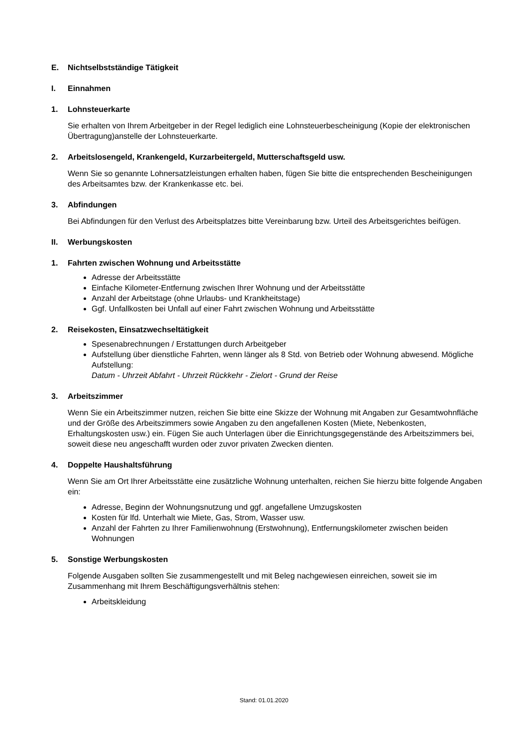E. Nichtselbstständige Tätigkeit
I. Einnahmen
1. Lohnsteuerkarte
Sie erhalten von Ihrem Arbeitgeber in der Regel lediglich eine Lohnsteuerbescheinigung (Kopie der elektronischen Übertragung)anstelle der Lohnsteuerkarte.
2. Arbeitslosengeld, Krankengeld, Kurzarbeitergeld, Mutterschaftsgeld usw.
Wenn Sie so genannte Lohnersatzleistungen erhalten haben, fügen Sie bitte die entsprechenden Bescheinigungen des Arbeitsamtes bzw. der Krankenkasse etc. bei.
3. Abfindungen
Bei Abfindungen für den Verlust des Arbeitsplatzes bitte Vereinbarung bzw. Urteil des Arbeitsgerichtes beifügen.
II. Werbungskosten
1. Fahrten zwischen Wohnung und Arbeitsstätte
Adresse der Arbeitsstätte
Einfache Kilometer-Entfernung zwischen Ihrer Wohnung und der Arbeitsstätte
Anzahl der Arbeitstage (ohne Urlaubs- und Krankheitstage)
Ggf. Unfallkosten bei Unfall auf einer Fahrt zwischen Wohnung und Arbeitsstätte
2. Reisekosten, Einsatzwechseltätigkeit
Spesenabrechnungen / Erstattungen durch Arbeitgeber
Aufstellung über dienstliche Fahrten, wenn länger als 8 Std. von Betrieb oder Wohnung abwesend. Mögliche Aufstellung:
Datum - Uhrzeit Abfahrt - Uhrzeit Rückkehr - Zielort - Grund der Reise
3. Arbeitszimmer
Wenn Sie ein Arbeitszimmer nutzen, reichen Sie bitte eine Skizze der Wohnung mit Angaben zur Gesamtwohnfläche und der Größe des Arbeitszimmers sowie Angaben zu den angefallenen Kosten (Miete, Nebenkosten, Erhaltungskosten usw.) ein. Fügen Sie auch Unterlagen über die Einrichtungsgegenstände des Arbeitszimmers bei, soweit diese neu angeschafft wurden oder zuvor privaten Zwecken dienten.
4. Doppelte Haushaltsführung
Wenn Sie am Ort Ihrer Arbeitsstätte eine zusätzliche Wohnung unterhalten, reichen Sie hierzu bitte folgende Angaben ein:
Adresse, Beginn der Wohnungsnutzung und ggf. angefallene Umzugskosten
Kosten für lfd. Unterhalt wie Miete, Gas, Strom, Wasser usw.
Anzahl der Fahrten zu Ihrer Familienwohnung (Erstwohnung), Entfernungskilometer zwischen beiden Wohnungen
5. Sonstige Werbungskosten
Folgende Ausgaben sollten Sie zusammengestellt und mit Beleg nachgewiesen einreichen, soweit sie im Zusammenhang mit Ihrem Beschäftigungsverhältnis stehen:
Arbeitskleidung
Stand: 01.01.2020